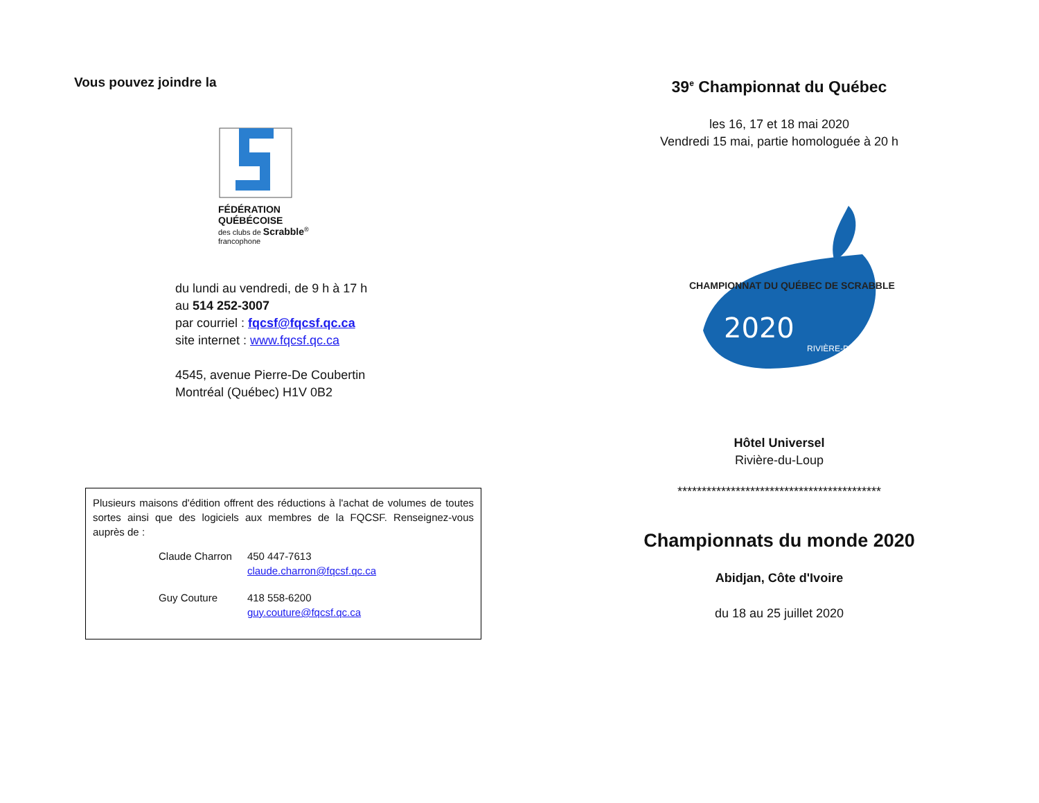Vous pouvez joindre la
FÉDÉRATION QUÉBÉCOISE
des clubs de Scrabble<sup>®</sup> francophone
du lundi au vendredi, de 9 h à 17 h
au 514 252-3007
par courriel : fqcsf@fqcsf.qc.ca
site internet : www.fqcsf.qc.ca
4545, avenue Pierre-De Coubertin
Montréal (Québec) H1V 0B2
Plusieurs maisons d'édition offrent des réductions à l'achat de volumes de toutes sortes ainsi que des logiciels aux membres de la FQCSF. Renseignez-vous auprès de :
| Claude Charron | 450 447-7613 claude.charron@fqcsf.qc.ca |
| Guy Couture | 418 558-6200 guy.couture@fqcsf.qc.ca |
39<sup>e</sup> Championnat du Québec
les 16, 17 et 18 mai 2020
Vendredi 15 mai, partie homologuée à 20 h
2020
CHAMPIONNAT DU QUÉBEC DE SCRABBLE
RIVIÈRE-DU-LOUP
Hôtel Universel
Rivière-du-Loup
******************************************
Championnats du monde 2020
Abidjan, Côte d'Ivoire
du 18 au 25 juillet 2020